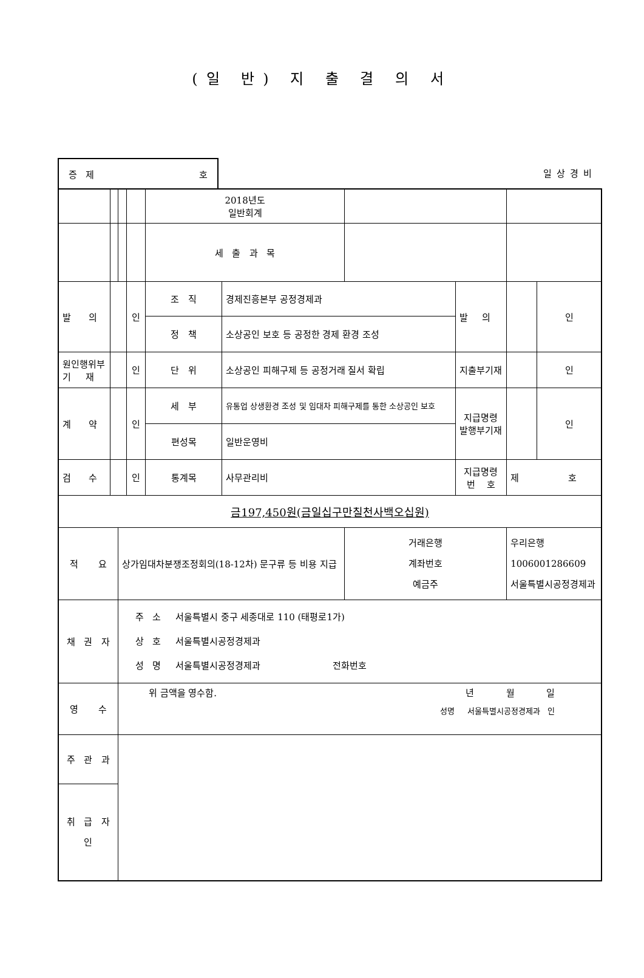(일 반) 지 출 결 의 서
증 제 호
일상경비
| | | | | 2018년도 일반회계 | | | | | |
| | | | | 세 출 과 목 | | | | | |
| 발 의 | | | 인 | 조 직 | 경제진흥본부 공정경제과 | | 발 의 | | 인 |
| | | | | 정 책 | 소상공인 보호 등 공정한 경제 환경 조성 | | | | |
| 원인행위부 기 재 | | | 인 | 단 위 | 소상공인 피해구제 등 공정거래 질서 확립 | | 지출부기재 | | 인 |
| 계 약 | | | 인 | 세 부 | 유통업 상생환경 조성 및 임대차 피해구제를 통한 소상공인 보호 | | 지급명령 발행부기재 | | 인 |
| | | | | 편성목 | 일반운영비 | | | | |
| 검 수 | | | 인 | 통계목 | 사무관리비 | | 지급명령 번 호 | 제 호 | |
| 금197,450원(금일십구만칠천사백오십원) | | | | | | | | | |
| 적 요 | | 상가임대차분쟁조정회의(18-12차) 문구류 등 비용 지급 | | | | 거래은행 계좌번호 예금주 | | 우리은행 1006001286609 서울특별시공정경제과 | |
| 채 권 자 | | 주 소 서울특별시 중구 세종대로 110 (태평로1가) 상 호 서울특별시공정경제과 성 명 서울특별시공정경제과 전화번호 | | | | | | | |
| 영 수 | | 위 금액을 영수함. 년 월 일 성명 서울특별시공정경제과 인 | | | | | | | |
| 주 관 과 | | | | | | | | | |
| 취 급 자 인 | | | | | | | | | |